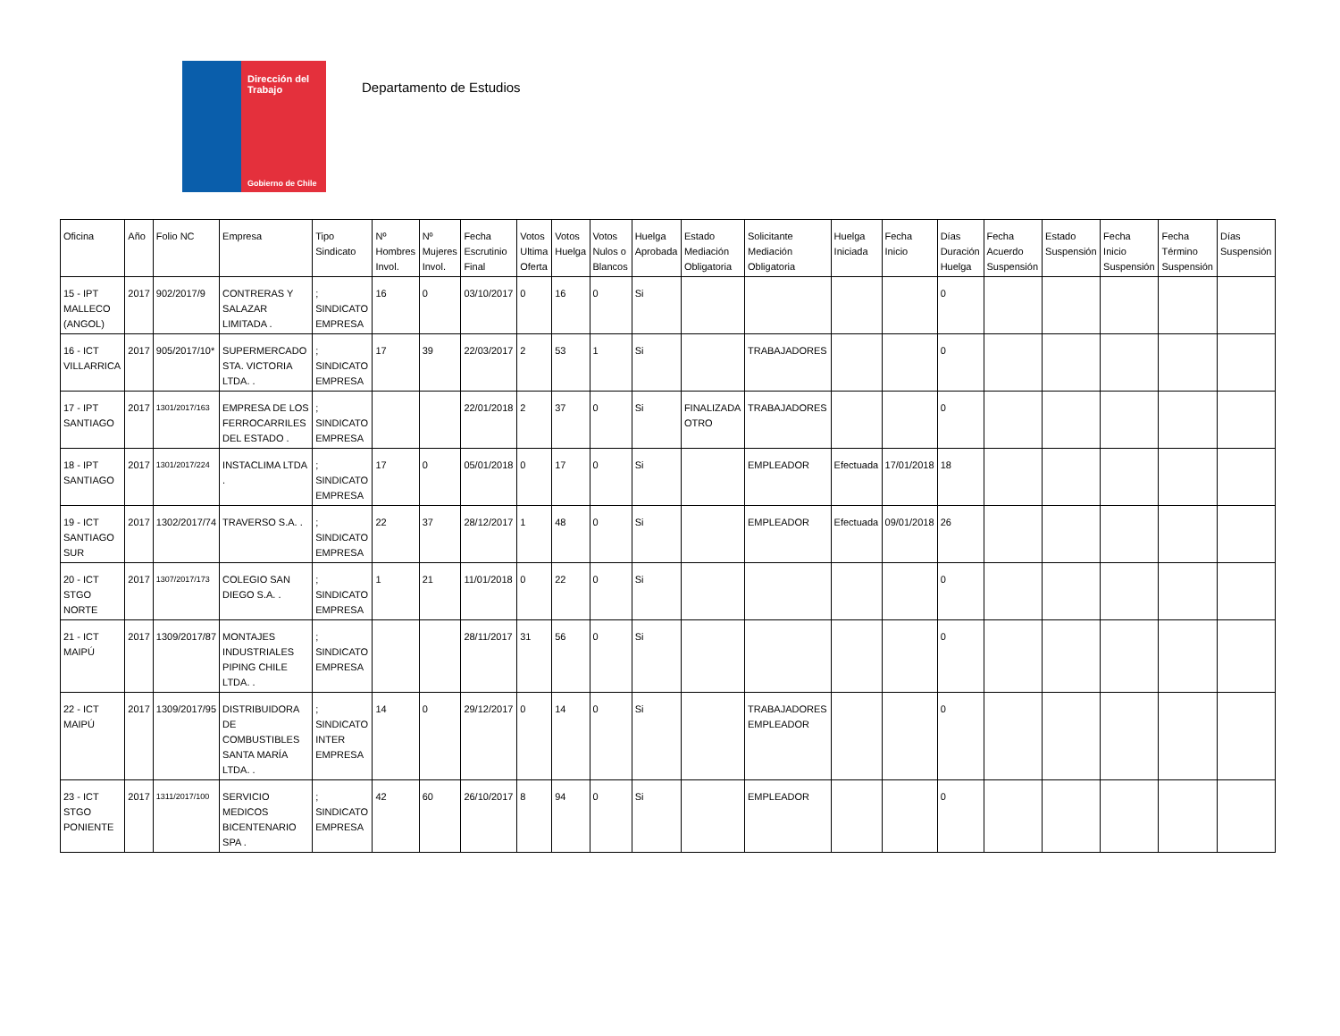Dirección del Trabajo
Gobierno de Chile
Departamento de Estudios
| Oficina | Año | Folio NC | Empresa | Tipo Sindicato | Nº Hombres Invol. | Nº Mujeres Invol. | Fecha Escrutinio Final | Votos Ultima Oferta | Votos Huelga | Votos Nulos o Blancos | Huelga Aprobada | Estado Mediación Obligatoria | Solicitante Mediación Obligatoria | Huelga Iniciada | Fecha Inicio | Días Duración Huelga | Fecha Acuerdo Suspensión | Estado Suspensión | Fecha Inicio Suspensión | Fecha Término Suspensión | Días Suspensión |
| --- | --- | --- | --- | --- | --- | --- | --- | --- | --- | --- | --- | --- | --- | --- | --- | --- | --- | --- | --- | --- | --- |
| 15 - IPT MALLECO (ANGOL) | 2017 | 902/2017/9 | CONTRERAS Y SALAZAR LIMITADA . | ; SINDICATO EMPRESA | 16 | 0 | 03/10/2017 | 0 | 16 | 0 | Si | | | | | 0 | | | | | |
| 16 - ICT VILLARRICA | 2017 | 905/2017/10* | SUPERMERCADO STA. VICTORIA LTDA. . | ; SINDICATO EMPRESA | 17 | 39 | 22/03/2017 | 2 | 53 | 1 | Si | | TRABAJADORES | | | 0 | | | | | |
| 17 - IPT SANTIAGO | 2017 | 1301/2017/163 | EMPRESA DE LOS FERROCARRILES DEL ESTADO . | ; SINDICATO EMPRESA | | | 22/01/2018 | 2 | 37 | 0 | Si | FINALIZADA OTRO | TRABAJADORES | | | 0 | | | | | |
| 18 - IPT SANTIAGO | 2017 | 1301/2017/224 | INSTACLIMA LTDA . | ; SINDICATO EMPRESA | 17 | 0 | 05/01/2018 | 0 | 17 | 0 | Si | | EMPLEADOR | Efectuada | 17/01/2018 | 18 | | | | | |
| 19 - ICT SANTIAGO SUR | 2017 | 1302/2017/74 | TRAVERSO S.A. . | ; SINDICATO EMPRESA | 22 | 37 | 28/12/2017 | 1 | 48 | 0 | Si | | EMPLEADOR | Efectuada | 09/01/2018 | 26 | | | | | |
| 20 - ICT STGO NORTE | 2017 | 1307/2017/173 | COLEGIO SAN DIEGO S.A. . | ; SINDICATO EMPRESA | 1 | 21 | 11/01/2018 | 0 | 22 | 0 | Si | | | | | 0 | | | | | |
| 21 - ICT MAIPÚ | 2017 | 1309/2017/87 | MONTAJES INDUSTRIALES PIPING CHILE LTDA. . | ; SINDICATO EMPRESA | | | 28/11/2017 | 31 | 56 | 0 | Si | | | | | 0 | | | | | |
| 22 - ICT MAIPÚ | 2017 | 1309/2017/95 | DISTRIBUIDORA DE COMBUSTIBLES SANTA MARÍA LTDA. . | ; SINDICATO INTER EMPRESA | 14 | 0 | 29/12/2017 | 0 | 14 | 0 | Si | | TRABAJADORES EMPLEADOR | | | 0 | | | | | |
| 23 - ICT STGO PONIENTE | 2017 | 1311/2017/100 | SERVICIO MEDICOS BICENTENARIO SPA . | ; SINDICATO EMPRESA | 42 | 60 | 26/10/2017 | 8 | 94 | 0 | Si | | EMPLEADOR | | | 0 | | | | | |